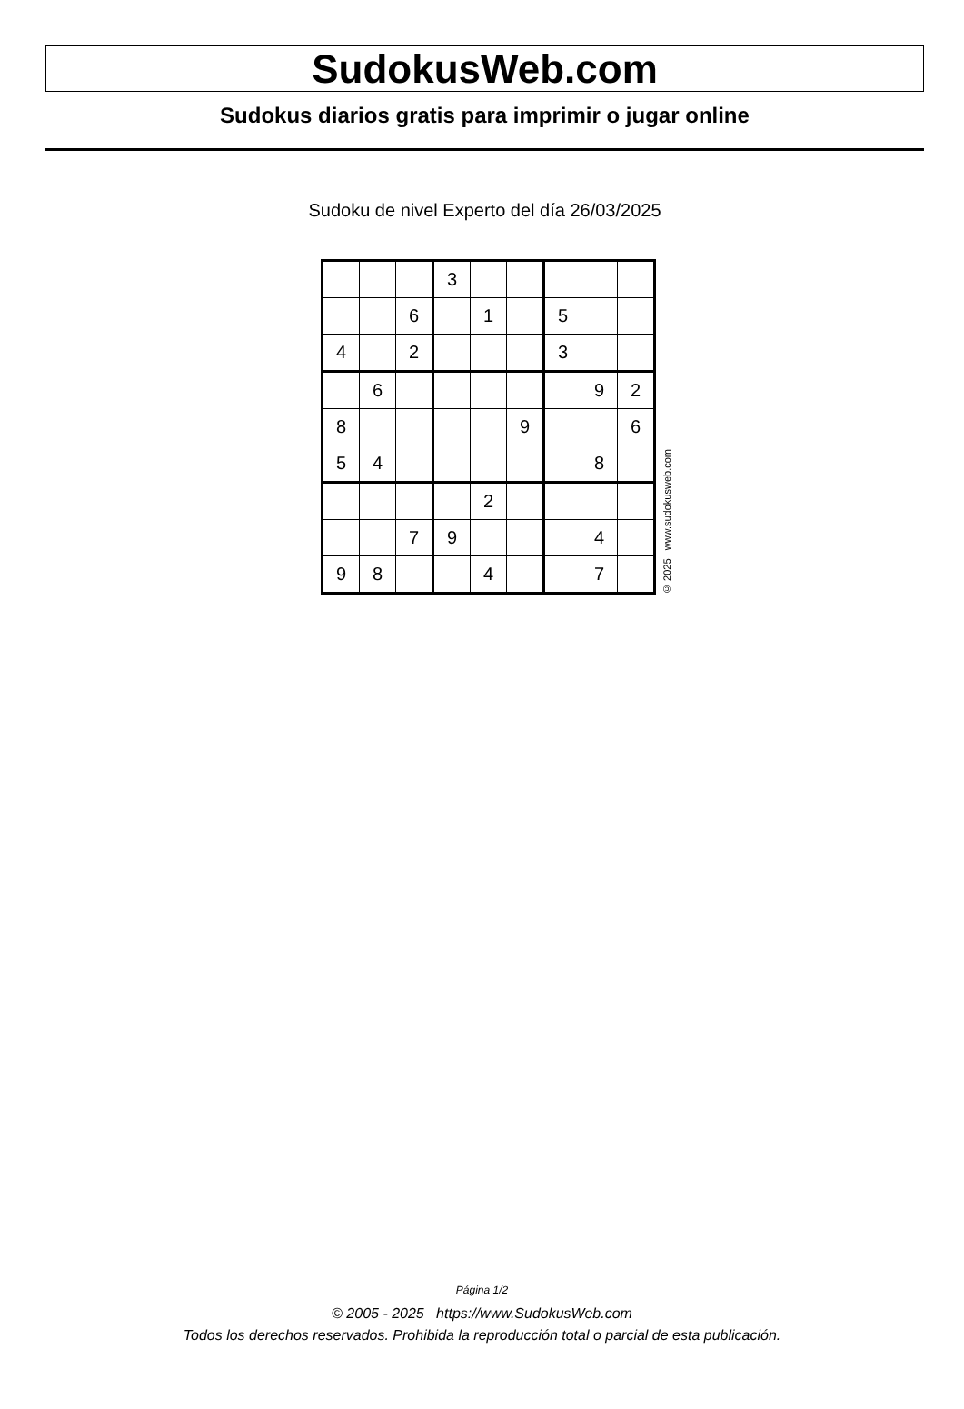SudokusWeb.com
Sudokus diarios gratis para imprimir o jugar online
Sudoku de nivel Experto del día 26/03/2025
| | | | 3 | | | | | |
| | | 6 | | 1 | | 5 | | |
| 4 | | 2 | | | | 3 | | |
| | 6 | | | | | | 9 | 2 |
| 8 | | | | | 9 | | | 6 |
| 5 | 4 | | | | | | 8 | |
| | | | | 2 | | | | |
| | | 7 | 9 | | | | 4 | |
| 9 | 8 | | | 4 | | | 7 | |
© 2025 www.sudokusweb.com
Página 1/2
© 2005 - 2025 https://www.SudokusWeb.com
Todos los derechos reservados. Prohibida la reproducción total o parcial de esta publicación.